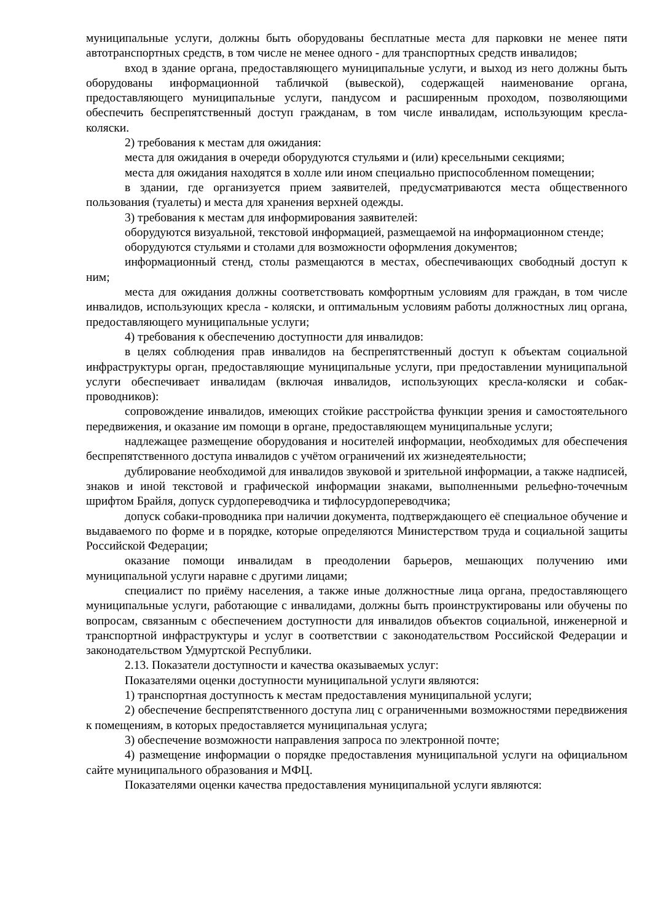муниципальные услуги, должны быть оборудованы бесплатные места для парковки не менее пяти автотранспортных средств, в том числе не менее одного - для транспортных средств инвалидов;
вход в здание органа, предоставляющего муниципальные услуги, и выход из него должны быть оборудованы информационной табличкой (вывеской), содержащей наименование органа, предоставляющего муниципальные услуги, пандусом и расширенным проходом, позволяющими обеспечить беспрепятственный доступ гражданам, в том числе инвалидам, использующим кресла-коляски.
2) требования к местам для ожидания:
места для ожидания в очереди оборудуются стульями и (или) кресельными секциями;
места для ожидания находятся в холле или ином специально приспособленном помещении;
в здании, где организуется прием заявителей, предусматриваются места общественного пользования (туалеты) и места для хранения верхней одежды.
3) требования к местам для информирования заявителей:
оборудуются визуальной, текстовой информацией, размещаемой на информационном стенде;
оборудуются стульями и столами для возможности оформления документов;
информационный стенд, столы размещаются в местах, обеспечивающих свободный доступ к ним;
места для ожидания должны соответствовать комфортным условиям для граждан, в том числе инвалидов, использующих кресла - коляски, и оптимальным условиям работы должностных лиц органа, предоставляющего муниципальные услуги;
4) требования к обеспечению доступности для инвалидов:
в целях соблюдения прав инвалидов на беспрепятственный доступ к объектам социальной инфраструктуры орган, предоставляющие муниципальные услуги, при предоставлении муниципальной услуги обеспечивает инвалидам (включая инвалидов, использующих кресла-коляски и собак-проводников):
сопровождение инвалидов, имеющих стойкие расстройства функции зрения и самостоятельного передвижения, и оказание им помощи в органе, предоставляющем муниципальные услуги;
надлежащее размещение оборудования и носителей информации, необходимых для обеспечения беспрепятственного доступа инвалидов с учётом ограничений их жизнедеятельности;
дублирование необходимой для инвалидов звуковой и зрительной информации, а также надписей, знаков и иной текстовой и графической информации знаками, выполненными рельефно-точечным шрифтом Брайля, допуск сурдопереводчика и тифлосурдопереводчика;
допуск собаки-проводника при наличии документа, подтверждающего её специальное обучение и выдаваемого по форме и в порядке, которые определяются Министерством труда и социальной защиты Российской Федерации;
оказание помощи инвалидам в преодолении барьеров, мешающих получению ими муниципальной услуги наравне с другими лицами;
специалист по приёму населения, а также иные должностные лица органа, предоставляющего муниципальные услуги, работающие с инвалидами, должны быть проинструктированы или обучены по вопросам, связанным с обеспечением доступности для инвалидов объектов социальной, инженерной и транспортной инфраструктуры и услуг в соответствии с законодательством Российской Федерации и законодательством Удмуртской Республики.
2.13. Показатели доступности и качества оказываемых услуг:
Показателями оценки доступности муниципальной услуги являются:
1) транспортная доступность к местам предоставления муниципальной услуги;
2) обеспечение беспрепятственного доступа лиц с ограниченными возможностями передвижения к помещениям, в которых предоставляется муниципальная услуга;
3) обеспечение возможности направления запроса по электронной почте;
4) размещение информации о порядке предоставления муниципальной услуги на официальном сайте муниципального образования и МФЦ.
Показателями оценки качества предоставления муниципальной услуги являются: